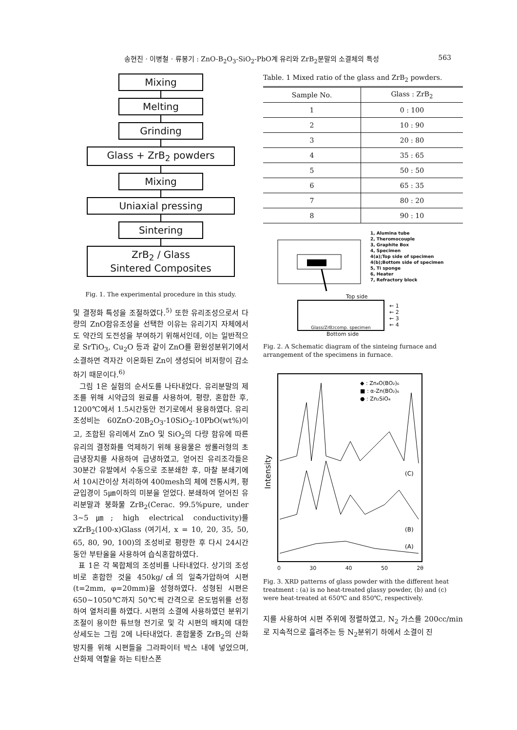송현진 · 이병철 · 류봉기 : ZnO-B<sub>2</sub>O<sub>3</sub>-SiO<sub>2</sub>-PbO계 유리와 ZrB<sub>2</sub>분말의 소결체의 특성 563
Mixing
Melting
Grinding
Glass + ZrB<sub>2</sub> powders
Mixing
Uniaxial pressing
Sintering
ZrB<sub>2</sub> / Glass
Sintered Composites
Fig. 1. The experimental procedure in this study.
및 결정화 특성을 조절하였다.<sup>5)</sup> 또한 유리조성으로서 다량의 ZnO함유조성을 선택한 이유는 유리기지 자체에서도 약간의 도전성을 부여하기 위해서인데, 이는 일반적으로 SrTiO<sub>3</sub>, Cu<sub>2</sub>O 등과 같이 ZnO를 환원성분위기에서 소결하면 격자간 이온화된 Zn이 생성되어 비저항이 감소하기 때문이다.<sup>6)</sup>
그림 1은 실험의 순서도를 나타내었다. 유리분말의 제조를 위해 시약급의 원료를 사용하여, 평량, 혼합한 후, 1200℃에서 1.5시간동안 전기로에서 용융하였다. 유리조성비는 60ZnO-20B<sub>2</sub>O<sub>3</sub>-10SiO<sub>2</sub>-10PbO(wt%)이고, 조합된 유리에서 ZnO 및 SiO<sub>2</sub>의 다량 함유에 따른 유리의 결정화를 억제하기 위해 용융물은 쌍롤러형의 초급냉장치를 사용하여 급냉하였고, 얻어진 유리조각들은 30분간 유발에서 수동으로 조분쇄한 후, 마찰 분쇄기에서 10시간이상 처리하여 400mesh의 체에 전통시켜, 평균입경이 5㎛이하의 미분을 얻었다. 분쇄하여 얻어진 유리분말과 붕화물 ZrB<sub>2</sub>(Cerac. 99.5%pure, under 3~5㎛; high electrical conductivity)를 xZrB<sub>2</sub>(100-x)Glass (여기서, x = 10, 20, 35, 50, 65, 80, 90, 100)의 조성비로 평량한 후 다시 24시간 동안 부탄올을 사용하여 습식혼합하였다.
표 1은 각 복합체의 조성비를 나타내었다. 상기의 조성비로 혼합한 것을 450kg/㎠의 일축가압하여 시편(t=2mm, φ=20mm)을 성형하였다. 성형된 시편은 650~1050℃까지 50℃씩 간격으로 온도범위를 선정하여 열처리를 하였다. 시편의 소결에 사용하였던 분위기조절이 용이한 튜브형 전기로 및 각 시편의 배치에 대한 상세도는 그림 2에 나타내었다. 혼합물중 ZrB<sub>2</sub>의 산화 방지를 위해 시편들을 그라파이터 박스 내에 넣었으며, 산화제 역할을 하는 티탄스폰
Table. 1 Mixed ratio of the glass and ZrB<sub>2</sub> powders.
| Sample No. | Glass : ZrB<sub>2</sub> |
| --- | --- |
| 1 | 0 : 100 |
| 2 | 10 : 90 |
| 3 | 20 : 80 |
| 4 | 35 : 65 |
| 5 | 50 : 50 |
| 6 | 65 : 35 |
| 7 | 80 : 20 |
| 8 | 90 : 10 |
1, Alumina tube
2, Theromocouple
3, Graphite Box
4, Specimen
4(a);Top side of specimen
4(b);Bottom side of specimen
5, Ti sponge
6, Heater
7, Refractory block
Top side
Glass/ZrB<sub>2</sub>comp. specimen
← 1
← 2
← 3
← 4
Bottom side
Fig. 2. A Schematic diagram of the sinteing furnace and arrangement of the specimens in furnace.
Intensity
◆ : Zn₄O(BO₂)₆
■ : α-Zn(BO₂)₆
● : Zn₂SiO₄
(C)
(B)
(A)
0 30 40 50 2θ
Fig. 3. XRD patterns of glass powder with the different heat treatment : (a) is no heat-treated glassy powder, (b) and (c) were heat-treated at 650℃ and 850℃, respectively.
지를 사용하여 시편 주위에 정렬하였고, N<sub>2</sub> 가스를 200cc/min로 지속적으로 흘려주는 등 N<sub>2</sub>분위기 하에서 소결이 진